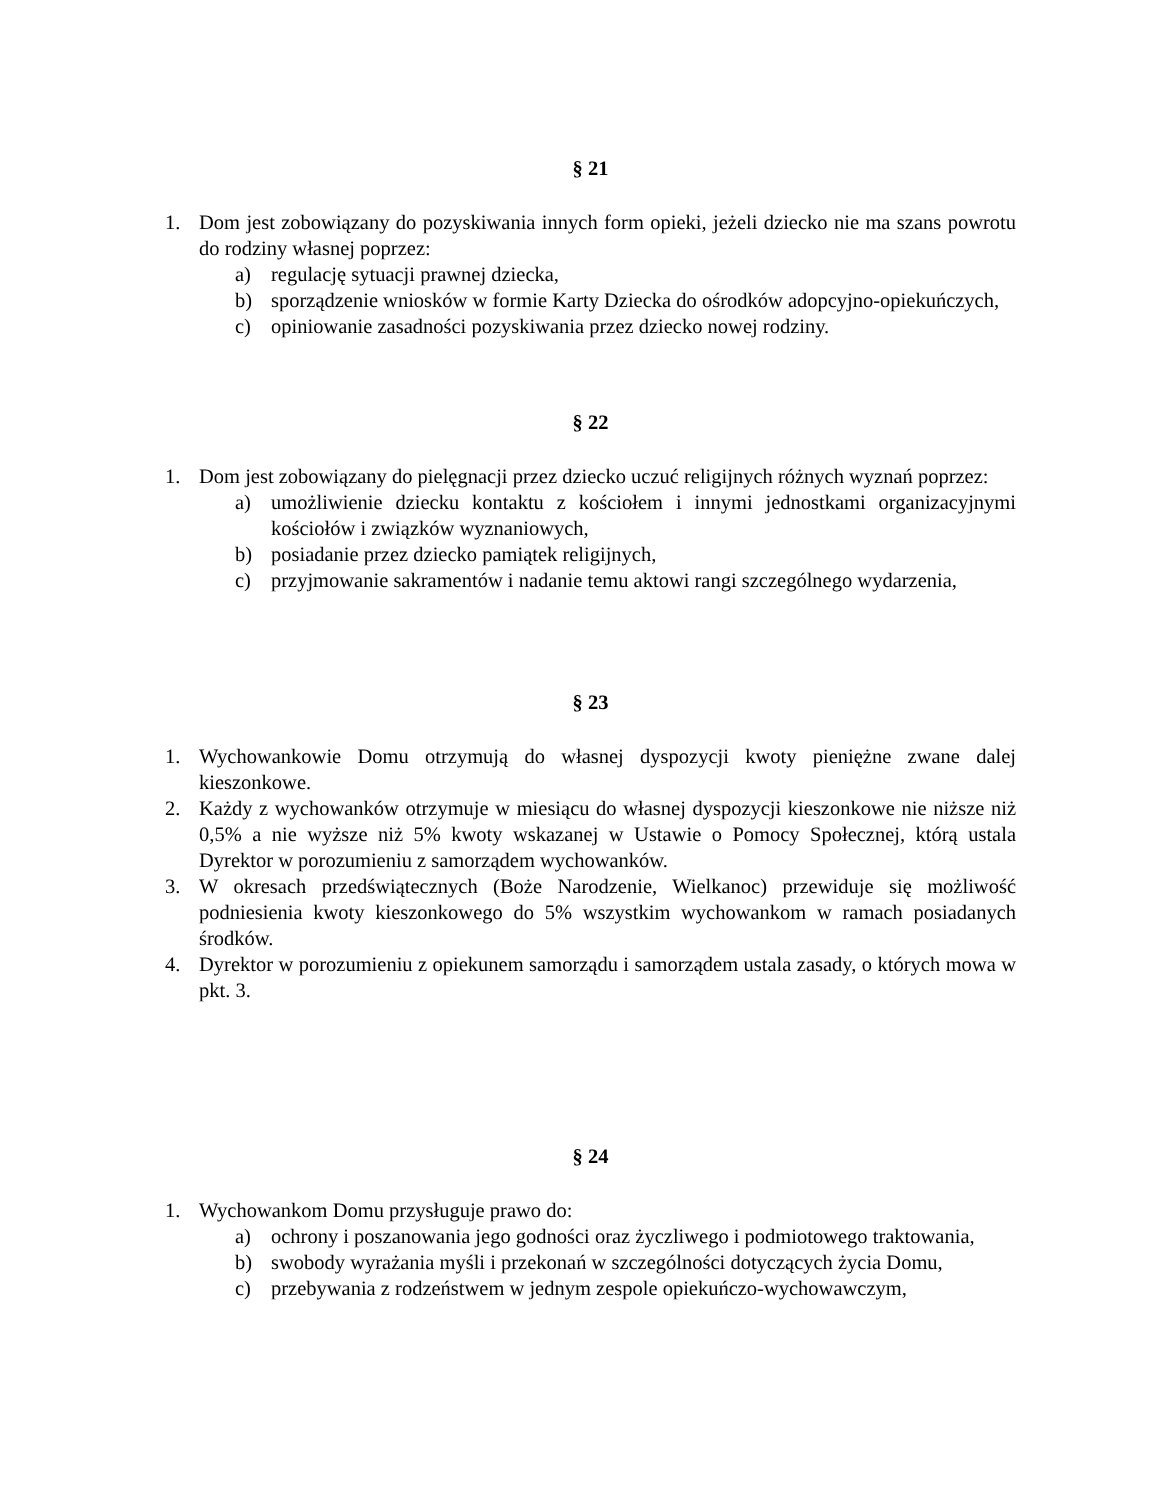§ 21
1. Dom jest zobowiązany do pozyskiwania innych form opieki, jeżeli dziecko nie ma szans powrotu do rodziny własnej poprzez:
a) regulację sytuacji prawnej dziecka,
b) sporządzenie wniosków w formie Karty Dziecka do ośrodków adopcyjno-opiekuńczych,
c) opiniowanie zasadności pozyskiwania przez dziecko nowej rodziny.
§ 22
1. Dom jest zobowiązany do pielęgnacji przez dziecko uczuć religijnych różnych wyznań poprzez:
a) umożliwienie dziecku kontaktu z kościołem i innymi jednostkami organizacyjnymi kościołów i związków wyznaniowych,
b) posiadanie przez dziecko pamiątek religijnych,
c) przyjmowanie sakramentów i nadanie temu aktowi rangi szczególnego wydarzenia,
§ 23
1. Wychowankowie Domu otrzymują do własnej dyspozycji kwoty pieniężne zwane dalej kieszonkowe.
2. Każdy z wychowanków otrzymuje w miesiącu do własnej dyspozycji kieszonkowe nie niższe niż 0,5% a nie wyższe niż 5% kwoty wskazanej w Ustawie o Pomocy Społecznej, którą ustala Dyrektor w porozumieniu z samorządem wychowanków.
3. W okresach przedświątecznych (Boże Narodzenie, Wielkanoc) przewiduje się możliwość podniesienia kwoty kieszonkowego do 5% wszystkim wychowankom w ramach posiadanych środków.
4. Dyrektor w porozumieniu z opiekunem samorządu i samorządem ustala zasady, o których mowa w pkt. 3.
§ 24
1. Wychowankom Domu przysługuje prawo do:
a) ochrony i poszanowania jego godności oraz życzliwego i podmiotowego traktowania,
b) swobody wyrażania myśli i przekonań w szczególności dotyczących życia Domu,
c) przebywania z rodzeństwem w jednym zespole opiekuńczo-wychowawczym,